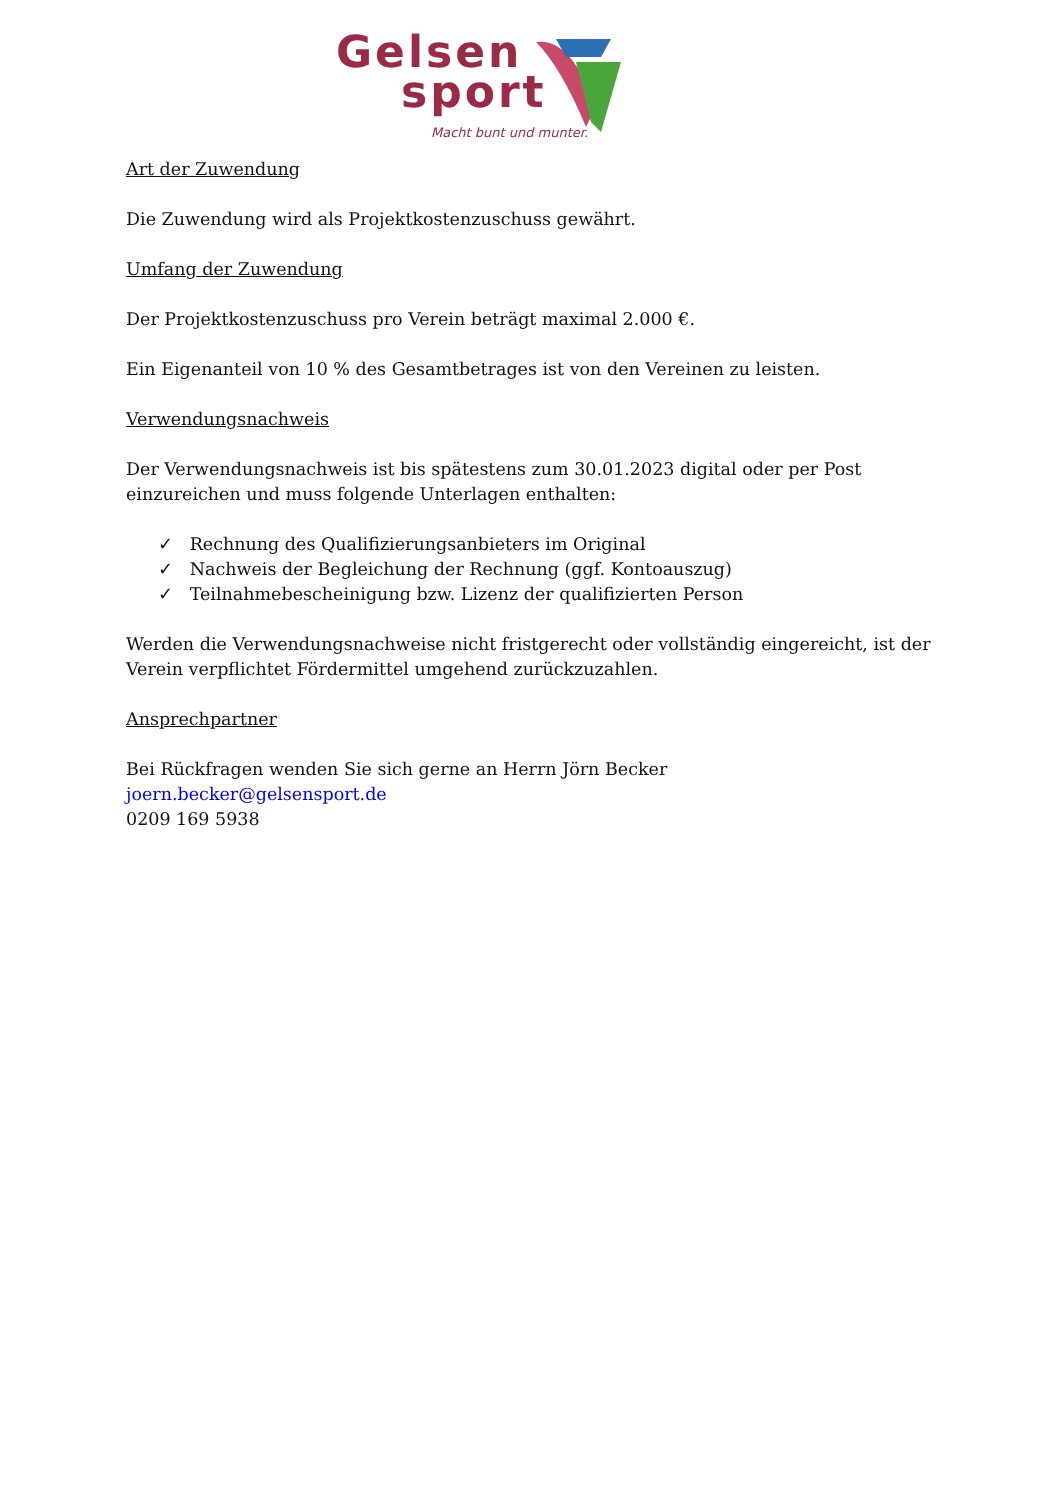Gelsen
sport
Macht bunt und munter.
Art der Zuwendung
Die Zuwendung wird als Projektkostenzuschuss gewährt.
Umfang der Zuwendung
Der Projektkostenzuschuss pro Verein beträgt maximal 2.000 €.
Ein Eigenanteil von 10 % des Gesamtbetrages ist von den Vereinen zu leisten.
Verwendungsnachweis
Der Verwendungsnachweis ist bis spätestens zum 30.01.2023 digital oder per Post einzureichen und muss folgende Unterlagen enthalten:
✓ Rechnung des Qualifizierungsanbieters im Original
✓ Nachweis der Begleichung der Rechnung (ggf. Kontoauszug)
✓ Teilnahmebescheinigung bzw. Lizenz der qualifizierten Person
Werden die Verwendungsnachweise nicht fristgerecht oder vollständig eingereicht, ist der Verein verpflichtet Fördermittel umgehend zurückzuzahlen.
Ansprechpartner
Bei Rückfragen wenden Sie sich gerne an Herrn Jörn Becker
joern.becker@gelsensport.de
0209 169 5938